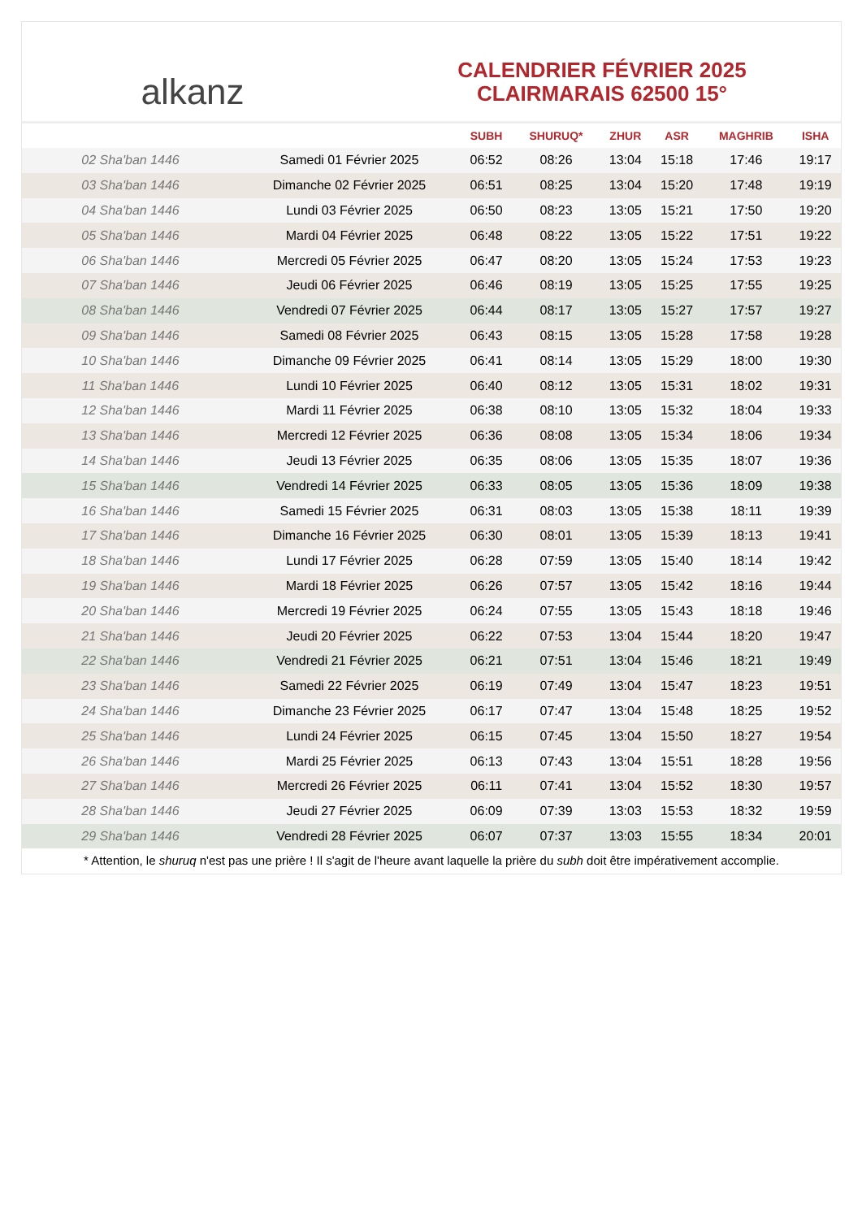alkanz
CALENDRIER FÉVRIER 2025
CLAIRMARAIS 62500 15°
| | | SUBH | SHURUQ* | ZHUR | ASR | MAGHRIB | ISHA |
| --- | --- | --- | --- | --- | --- | --- | --- |
| 02 Sha'ban 1446 | Samedi 01 Février 2025 | 06:52 | 08:26 | 13:04 | 15:18 | 17:46 | 19:17 |
| 03 Sha'ban 1446 | Dimanche 02 Février 2025 | 06:51 | 08:25 | 13:04 | 15:20 | 17:48 | 19:19 |
| 04 Sha'ban 1446 | Lundi 03 Février 2025 | 06:50 | 08:23 | 13:05 | 15:21 | 17:50 | 19:20 |
| 05 Sha'ban 1446 | Mardi 04 Février 2025 | 06:48 | 08:22 | 13:05 | 15:22 | 17:51 | 19:22 |
| 06 Sha'ban 1446 | Mercredi 05 Février 2025 | 06:47 | 08:20 | 13:05 | 15:24 | 17:53 | 19:23 |
| 07 Sha'ban 1446 | Jeudi 06 Février 2025 | 06:46 | 08:19 | 13:05 | 15:25 | 17:55 | 19:25 |
| 08 Sha'ban 1446 | Vendredi 07 Février 2025 | 06:44 | 08:17 | 13:05 | 15:27 | 17:57 | 19:27 |
| 09 Sha'ban 1446 | Samedi 08 Février 2025 | 06:43 | 08:15 | 13:05 | 15:28 | 17:58 | 19:28 |
| 10 Sha'ban 1446 | Dimanche 09 Février 2025 | 06:41 | 08:14 | 13:05 | 15:29 | 18:00 | 19:30 |
| 11 Sha'ban 1446 | Lundi 10 Février 2025 | 06:40 | 08:12 | 13:05 | 15:31 | 18:02 | 19:31 |
| 12 Sha'ban 1446 | Mardi 11 Février 2025 | 06:38 | 08:10 | 13:05 | 15:32 | 18:04 | 19:33 |
| 13 Sha'ban 1446 | Mercredi 12 Février 2025 | 06:36 | 08:08 | 13:05 | 15:34 | 18:06 | 19:34 |
| 14 Sha'ban 1446 | Jeudi 13 Février 2025 | 06:35 | 08:06 | 13:05 | 15:35 | 18:07 | 19:36 |
| 15 Sha'ban 1446 | Vendredi 14 Février 2025 | 06:33 | 08:05 | 13:05 | 15:36 | 18:09 | 19:38 |
| 16 Sha'ban 1446 | Samedi 15 Février 2025 | 06:31 | 08:03 | 13:05 | 15:38 | 18:11 | 19:39 |
| 17 Sha'ban 1446 | Dimanche 16 Février 2025 | 06:30 | 08:01 | 13:05 | 15:39 | 18:13 | 19:41 |
| 18 Sha'ban 1446 | Lundi 17 Février 2025 | 06:28 | 07:59 | 13:05 | 15:40 | 18:14 | 19:42 |
| 19 Sha'ban 1446 | Mardi 18 Février 2025 | 06:26 | 07:57 | 13:05 | 15:42 | 18:16 | 19:44 |
| 20 Sha'ban 1446 | Mercredi 19 Février 2025 | 06:24 | 07:55 | 13:05 | 15:43 | 18:18 | 19:46 |
| 21 Sha'ban 1446 | Jeudi 20 Février 2025 | 06:22 | 07:53 | 13:04 | 15:44 | 18:20 | 19:47 |
| 22 Sha'ban 1446 | Vendredi 21 Février 2025 | 06:21 | 07:51 | 13:04 | 15:46 | 18:21 | 19:49 |
| 23 Sha'ban 1446 | Samedi 22 Février 2025 | 06:19 | 07:49 | 13:04 | 15:47 | 18:23 | 19:51 |
| 24 Sha'ban 1446 | Dimanche 23 Février 2025 | 06:17 | 07:47 | 13:04 | 15:48 | 18:25 | 19:52 |
| 25 Sha'ban 1446 | Lundi 24 Février 2025 | 06:15 | 07:45 | 13:04 | 15:50 | 18:27 | 19:54 |
| 26 Sha'ban 1446 | Mardi 25 Février 2025 | 06:13 | 07:43 | 13:04 | 15:51 | 18:28 | 19:56 |
| 27 Sha'ban 1446 | Mercredi 26 Février 2025 | 06:11 | 07:41 | 13:04 | 15:52 | 18:30 | 19:57 |
| 28 Sha'ban 1446 | Jeudi 27 Février 2025 | 06:09 | 07:39 | 13:03 | 15:53 | 18:32 | 19:59 |
| 29 Sha'ban 1446 | Vendredi 28 Février 2025 | 06:07 | 07:37 | 13:03 | 15:55 | 18:34 | 20:01 |
* Attention, le shuruq n'est pas une prière ! Il s'agit de l'heure avant laquelle la prière du subh doit être impérativement accomplie.